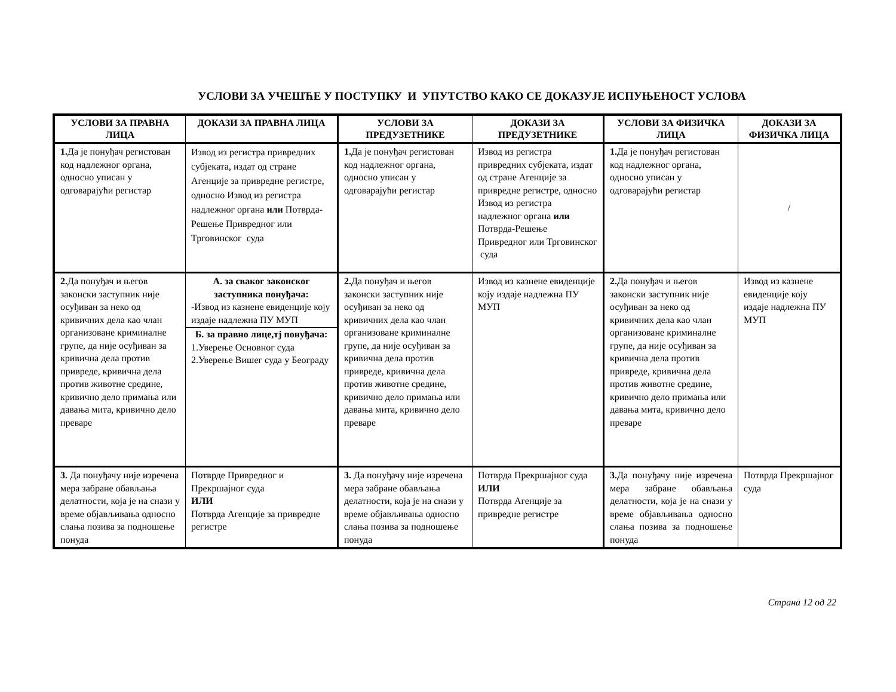УСЛОВИ ЗА УЧЕШЋЕ У ПОСТУПКУ И УПУТСТВО КАКО СЕ ДОКАЗУЈЕ ИСПУЊЕНОСТ УСЛОВА
| УСЛОВИ ЗА ПРАВНА ЛИЦА | ДОКАЗИ ЗА ПРАВНА ЛИЦА | УСЛОВИ ЗА ПРЕДУЗЕТНИКЕ | ДОКАЗИ ЗА ПРЕДУЗЕТНИКЕ | УСЛОВИ ЗА ФИЗИЧКА ЛИЦА | ДОКАЗИ ЗА ФИЗИЧКА ЛИЦА |
| --- | --- | --- | --- | --- | --- |
| 1. Да је понуђач регистован код надлежног органа, односно уписан у одговарајући регистар | Извод из регистра привредних субјеката, издат од стране Агенције за привредне регистре, односно Извод из регистра надлежног органа или Потврда-Решење Привредног или Трговинског суда | 1. Да је понуђач регистован код надлежног органа, односно уписан у одговарајући регистар | Извод из регистра привредних субјеката, издат од стране Агенције за привредне регистре, односно Извод из регистра надлежног органа или Потврда-Решење Привредног или Трговинског суда | 1. Да је понуђач регистован код надлежног органа, односно уписан у одговарајући регистар | / |
| 2. Да понуђач и његов законски заступник није осуђиван за неко од кривичних дела као члан организоване криминалне групе, да није осуђиван за кривична дела против привреде, кривична дела против животне средине, кривично дело примања или давања мита, кривично дело преваре | А. за сваког законског заступника понуђача: -Извод из казнене евиденције коју издаје надлежна ПУ МУП Б. за правно лице,тј понуђача: 1.Уверење Основног суда 2.Уверење Вишег суда у Београду | 2. Да понуђач и његов законски заступник није осуђиван за неко од кривичних дела као члан организоване криминалне групе, да није осуђиван за кривична дела против привреде, кривична дела против животне средине, кривично дело примања или давања мита, кривично дело преваре | Извод из казнене евиденције коју издаје надлежна ПУ МУП | 2. Да понуђач и његов законски заступник није осуђиван за неко од кривичних дела као члан организоване криминалне групе, да није осуђиван за кривична дела против привреде, кривична дела против животне средине, кривично дело примања или давања мита, кривично дело преваре | Извод из казнене евиденције коју издаје надлежна ПУ МУП |
| 3. Да понуђачу није изречена мера забране обављања делатности, која је на снази у време објављивања односно слања позива за подношење понуда | Потврде Привредног и Прекршајног суда ИЛИ Потврда Агенције за привредне регистре | 3. Да понуђачу није изречена мера забране обављања делатности, која је на снази у време објављивања односно слања позива за подношење понуда | Потврда Прекршајног суда ИЛИ Потврда Агенције за привредне регистре | 3. Да понуђачу није изречена мера забране обављања делатности, која је на снази у време објављивања односно слања позива за подношење понуда | Потврда Прекршајног суда |
Страна 12 од 22